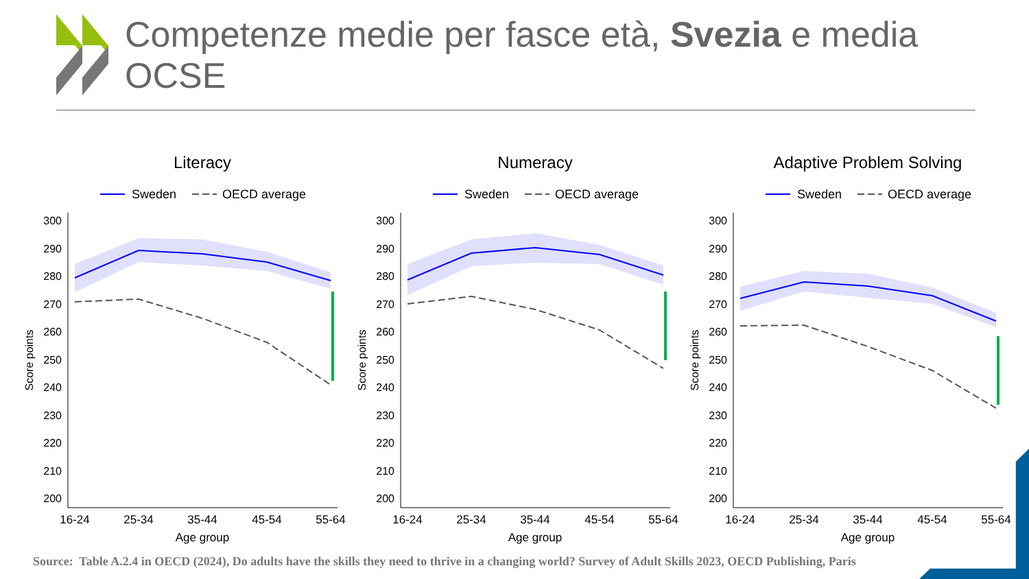Competenze medie per fasce età, Svezia e media OCSE
Literacy
Sweden
OECD average
300
290
280
270
260
250
240
230
220
210
200
16-24
25-34
35-44
45-54
55-64
Age group
Score points
Numeracy
Sweden
OECD average
300
290
280
270
260
250
240
230
220
210
200
16-24
25-34
35-44
45-54
55-64
Age group
Score points
Adaptive Problem Solving
Sweden
OECD average
300
290
280
270
260
250
240
230
220
210
200
16-24
25-34
35-44
45-54
55-64
Age group
Score points
Source: Table A.2.4 in OECD (2024), Do adults have the skills they need to thrive in a changing world? Survey of Adult Skills 2023, OECD Publishing, Paris